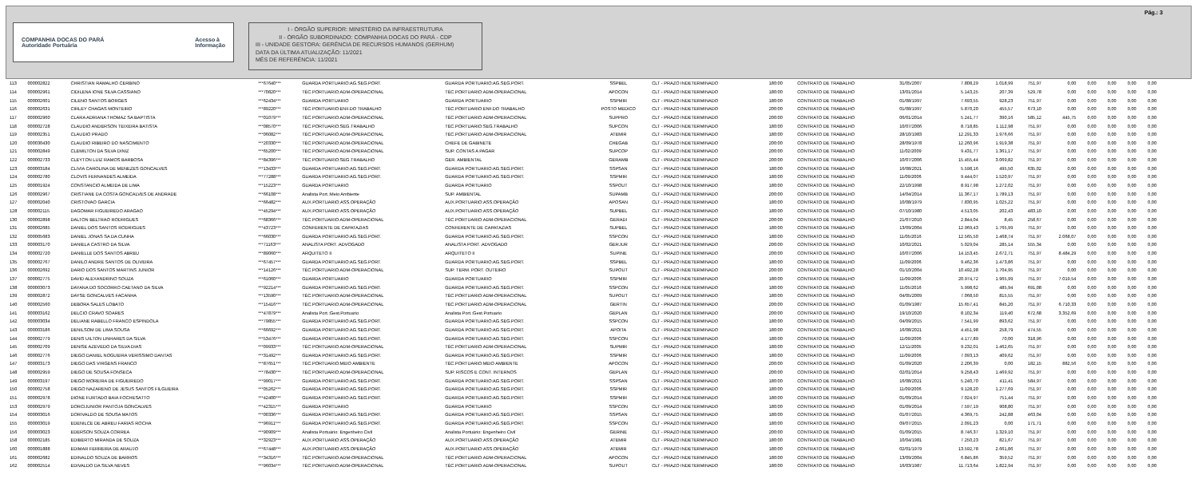COMPANHIA DOCAS DO PARÁ
Autoridade Portuária Acesso à
Informação
I - ÓRGÃO SUPERIOR: MINISTÉRIO DA INFRAESTRUTURA
II - ÓRGÃO SUBORDINADO: COMPANHIA DOCAS DO PARÁ - CDP
III - UNIDADE GESTORA: GERÊNCIA DE RECURSOS HUMANOS (GERHUM)
DATA DA ÚLTIMA ATUALIZAÇÃO: 11/2021
MÊS DE REFERÊNCIA: 11/2021
Pág.: 3
| 113 | 000002822 | CHRISTIAN RAMALHO CERBINO | ***67640*** | GUARDA PORTUARIO:AG.SEG.PORT. | GUARDA PORTUARIO:AG.SEG.PORT. | SSPBEL | CLT - PRAZO INDETERMINADO | 180:00 | CONTRATO DE TRABALHO | 31/05/2007 | 7.808,29 | 1.018,99 | 751,97 | 0,00 | 0,00 | 0,00 | 0,00 | 0,00 |
| 114 | 000002961 | CIDILENA IONE SILVA CASSIANO | ***70820*** | TÉC.PORTUARIO:ADM-OPERACIONAL | TÉC.PORTUARIO:ADM-OPERACIONAL | APOCON | CLT - PRAZO INDETERMINADO | 180:00 | CONTRATO DE TRABALHO | 13/01/2014 | 5.143,25 | 207,39 | 529,78 | 0,00 | 0,00 | 0,00 | 0,00 | 0,00 |
| 115 | 000002601 | CILENO SANTOS BORGES | ***62434*** | GUARDA PORTUARIO | GUARDA PORTUARIO | SSPMIR | CLT - PRAZO INDETERMINADO | 180:00 | CONTRATO DE TRABALHO | 01/08/1997 | 7.693,55 | 928,23 | 751,97 | 0,00 | 0,00 | 0,00 | 0,00 | 0,00 |
| 116 | 000002631 | CIRLEY CHAGAS MONTEIRO | ***89220*** | TÉC.PORTUARIO:ENF.DO TRABALHO | TÉC.PORTUARIO:ENF.DO TRABALHO | POSTO MEDICO | CLT - PRAZO INDETERMINADO | 200:00 | CONTRATO DE TRABALHO | 01/08/1997 | 5.870,20 | 455,57 | 673,10 | 0,00 | 0,00 | 0,00 | 0,00 | 0,00 |
| 117 | 000002960 | CLARA ADRIANA THOMAZ SA BAPTISTA | ***01079*** | TÉC.PORTUARIO:ADM-OPERACIONAL | TÉC.PORTUARIO:ADM-OPERACIONAL | SUPPRO | CLT - PRAZO INDETERMINADO | 200:00 | CONTRATO DE TRABALHO | 06/01/2014 | 5.241,77 | 390,16 | 585,12 | 445,75 | 0,00 | 0,00 | 0,00 | 0,00 |
| 118 | 000002728 | CLAUDIO ANDERSON TEIXEIRA BATISTA | ***08570*** | TÉC.PORTUARIO:SEG.TRABALHO | TÉC.PORTUARIO:SEG.TRABALHO | SUPCON | CLT - PRAZO INDETERMINADO | 180:00 | CONTRATO DE TRABALHO | 10/07/2006 | 8.718,85 | 1.112,98 | 751,97 | 0,00 | 0,00 | 0,00 | 0,00 | 0,00 |
| 119 | 000002351 | CLAUDIO PRADO | ***06082*** | TÉC.PORTUARIO:ADM-OPERACIONAL | TÉC.PORTUARIO:ADM-OPERACIONAL | ATEMIR | CLT - PRAZO INDETERMINADO | 180:00 | CONTRATO DE TRABALHO | 28/10/1983 | 12.291,33 | 1.976,66 | 751,97 | 0,00 | 0,00 | 0,00 | 0,00 | 0,00 |
| 120 | 000030430 | CLAUDIO RIBEIRO DO NASCIMENTO | ***20330*** | TÉC.PORTUARIO:ADM-OPERACIONAL | CHEFE DE GABINETE | CHEGAB | CLT - PRAZO INDETERMINADO | 200:00 | CONTRATO DE TRABALHO | 28/09/1978 | 12.260,96 | 1.919,38 | 751,97 | 0,00 | 0,00 | 0,00 | 0,00 | 0,00 |
| 121 | 000002849 | CLEMILTON DA SILVA DINIZ | ***65200*** | TÉC.PORTUARIO:ADM-OPERACIONAL | SUP. CONTAS A PAGAR | SUPCOP | CLT - PRAZO INDETERMINADO | 200:00 | CONTRATO DE TRABALHO | 11/02/2009 | 9.431,77 | 1.361,17 | 751,97 | 0,00 | 0,00 | 0,00 | 0,00 | 0,00 |
| 122 | 000002733 | CLEYTON LUIZ RAMOS BARBOSA | ***84396*** | TÉC.PORTUARIO:SEG.TRABALHO | GER. AMBIENTAL | GERAMB | CLT - PRAZO INDETERMINADO | 200:00 | CONTRATO DE TRABALHO | 10/07/2006 | 15.455,44 | 3.069,82 | 751,97 | 0,00 | 0,00 | 0,00 | 0,00 | 0,00 |
| 123 | 000003184 | CLIVIA CAROLINA DE MENEZES GONCALVES | ***13433*** | GUARDA PORTUARIO:AG.SEG.PORT. | GUARDA PORTUARIO:AG.SEG.PORT. | SSPSAN | CLT - PRAZO INDETERMINADO | 180:00 | CONTRATO DE TRABALHO | 16/08/2021 | 5.598,16 | 495,50 | 635,02 | 0,00 | 0,00 | 0,00 | 0,00 | 0,00 |
| 124 | 000002780 | CLOVIS FERNANDES ALMEIDA | ***77288*** | GUARDA PORTUARIO:AG.SEG.PORT. | GUARDA PORTUARIO:AG.SEG.PORT. | SSPMIR | CLT - PRAZO INDETERMINADO | 180:00 | CONTRATO DE TRABALHO | 11/09/2006 | 9.444,07 | 1.520,97 | 751,97 | 0,00 | 0,00 | 0,00 | 0,00 | 0,00 |
| 125 | 000001924 | CONSTANCIO ALMEIDA DE LIMA | ***15223*** | GUARDA PORTUARIO | GUARDA PORTUARIO | SSPOUT | CLT - PRAZO INDETERMINADO | 180:00 | CONTRATO DE TRABALHO | 22/10/1998 | 8.917,98 | 1.272,02 | 751,97 | 0,00 | 0,00 | 0,00 | 0,00 | 0,00 |
| 126 | 000002967 | CRISTIANE DA COSTA GONCALVES DE ANDRADE | ***66108*** | Analista Port.:Meio Ambiente | SUP. AMBIENTAL | SUPAMB | CLT - PRAZO INDETERMINADO | 200:00 | CONTRATO DE TRABALHO | 14/04/2014 | 11.367,17 | 1.789,13 | 751,97 | 0,00 | 0,00 | 0,00 | 0,00 | 0,00 |
| 127 | 000002040 | CRISTOVAO GARCIA | ***66482*** | AUX.PORTUARIO:ASS.OPERAÇÃO | AUX.PORTUARIO:ASS.OPERAÇÃO | APOSAN | CLT - PRAZO INDETERMINADO | 180:00 | CONTRATO DE TRABALHO | 10/08/1979 | 7.830,95 | 1.025,22 | 751,97 | 0,00 | 0,00 | 0,00 | 0,00 | 0,00 |
| 128 | 000002115 | DAGOMAR FIGUEIREDO ARAGAO | ***45294*** | AUX.PORTUARIO:ASS.OPERAÇÃO | AUX.PORTUARIO:ASS.OPERAÇÃO | SUPBEL | CLT - PRAZO INDETERMINADO | 180:00 | CONTRATO DE TRABALHO | 07/10/1980 | 4.513,05 | 202,43 | 483,10 | 0,00 | 0,00 | 0,00 | 0,00 | 0,00 |
| 130 | 000002898 | DALTON BELTRAO RODRIGUES | ***68366*** | TÉC.PORTUARIO:ADM-OPERACIONAL | TÉC.PORTUARIO:ADM-OPERACIONAL | GERADI | CLT - PRAZO INDETERMINADO | 200:00 | CONTRATO DE TRABALHO | 21/07/2010 | 2.844,04 | 8,45 | 258,67 | 0,00 | 0,00 | 0,00 | 0,00 | 0,00 |
| 131 | 000002685 | DANIEL DOS SANTOS RODRIGUES | ***43723*** | CONFERENTE DE CAPATAZIAS | CONFERENTE DE CAPATAZIAS | SUPBEL | CLT - PRAZO INDETERMINADO | 180:00 | CONTRATO DE TRABALHO | 13/09/2004 | 12.969,43 | 1.765,99 | 751,97 | 0,00 | 0,00 | 0,00 | 0,00 | 0,00 |
| 132 | 000005683 | DANIEL JONAS SA DA CUNHA | ***66030*** | GUARDA PORTUARIO:AG.SEG.PORT. | GUARDA PORTUARIO:AG.SEG.PORT. | SSPCON | CLT - PRAZO INDETERMINADO | 180:00 | CONTRATO DE TRABALHO | 11/05/2016 | 12.565,50 | 1.468,74 | 751,97 | 2.068,07 | 0,00 | 0,00 | 0,00 | 0,00 |
| 133 | 000003170 | DANIELA CASTRO DA SILVA | ***71163*** | ANALISTA PORT.:ADVOGADO | ANALISTA PORT.:ADVOGADO | GERJUR | CLT - PRAZO INDETERMINADO | 200:00 | CONTRATO DE TRABALHO | 10/02/2021 | 5.029,04 | 285,14 | 555,34 | 0,00 | 0,00 | 0,00 | 0,00 | 0,00 |
| 134 | 000002720 | DANIELLE DOS SANTOS ABREU | ***89060*** | ARQUITETO II | ARQUITETO II | SUPINE | CLT - PRAZO INDETERMINADO | 200:00 | CONTRATO DE TRABALHO | 10/07/2006 | 14.153,45 | 2.672,71 | 751,97 | 8.484,29 | 0,00 | 0,00 | 0,00 | 0,00 |
| 135 | 000002767 | DANILO ANDRE SANTOS DE OLIVEIRA | ***67457*** | GUARDA PORTUARIO:AG.SEG.PORT. | GUARDA PORTUARIO:AG.SEG.PORT. | SSPBEL | CLT - PRAZO INDETERMINADO | 180:00 | CONTRATO DE TRABALHO | 11/09/2006 | 9.462,36 | 1.473,86 | 751,97 | 0,00 | 0,00 | 0,00 | 0,00 | 0,00 |
| 136 | 000002692 | DARIO DOS SANTOS MARTINS JUNIOR | ***14126*** | TÉC.PORTUARIO:ADM-OPERACIONAL | SUP. TERM. PORT. OUTEIRO | SUPOUT | CLT - PRAZO INDETERMINADO | 200:00 | CONTRATO DE TRABALHO | 01/10/2004 | 10.492,28 | 1.704,95 | 751,97 | 0,00 | 0,00 | 0,00 | 0,00 | 0,00 |
| 137 | 000002775 | DAVID ALEXANDRINO SOUZA | ***61060*** | GUARDA PORTUARIO | GUARDA PORTUARIO | SSPMIR | CLT - PRAZO INDETERMINADO | 180:00 | CONTRATO DE TRABALHO | 11/09/2006 | 20.974,72 | 1.965,99 | 751,97 | 7.019,54 | 0,00 | 0,00 | 0,00 | 0,00 |
| 138 | 000003073 | DAYANA DO SOCORRO CAETANO DA SILVA | ***92214*** | GUARDA PORTUARIO:AG.SEG.PORT. | GUARDA PORTUARIO:AG.SEG.PORT. | SSPCON | CLT - PRAZO INDETERMINADO | 180:00 | CONTRATO DE TRABALHO | 11/05/2016 | 5.998,62 | 485,94 | 691,08 | 0,00 | 0,00 | 0,00 | 0,00 | 0,00 |
| 139 | 000002872 | DAYSE GONCALVES FACANHA | ***13590*** | TÉC.PORTUARIO:ADM-OPERACIONAL | TÉC.PORTUARIO:ADM-OPERACIONAL | SUPOUT | CLT - PRAZO INDETERMINADO | 180:00 | CONTRATO DE TRABALHO | 04/05/2009 | 7.068,50 | 815,55 | 751,97 | 0,00 | 0,00 | 0,00 | 0,00 | 0,00 |
| 140 | 000002560 | DEBORA SALES LOBATO | ***15416*** | TÉC.PORTUARIO:ADM-OPERACIONAL | TÉC.PORTUARIO:ADM-OPERACIONAL | GERTIN | CLT - PRAZO INDETERMINADO | 200:00 | CONTRATO DE TRABALHO | 01/09/1987 | 15.657,41 | 845,20 | 751,97 | 6.710,33 | 0,00 | 0,00 | 0,00 | 0,00 |
| 141 | 000003162 | DELCIO CRAVO SOARES | ***47879*** | Analista Port.:Gest.Portuario | Analista Port.:Gest.Portuario | GEPLAN | CLT - PRAZO INDETERMINADO | 200:00 | CONTRATO DE TRABALHO | 19/10/2020 | 8.102,34 | 119,40 | 672,68 | 3.352,69 | 0,00 | 0,00 | 0,00 | 0,00 |
| 142 | 000003034 | DELIANE RABELLO FRANCO ESPINDOLA | ***79855*** | GUARDA PORTUARIO:AG.SEG.PORT. | GUARDA PORTUARIO:AG.SEG.PORT. | SSPCON | CLT - PRAZO INDETERMINADO | 180:00 | CONTRATO DE TRABALHO | 04/09/2015 | 7.541,99 | 893,62 | 751,97 | 0,00 | 0,00 | 0,00 | 0,00 | 0,00 |
| 143 | 000003186 | DENILSOM DE LIMA SOUSA | ***66692*** | GUARDA PORTUARIO:AG.SEG.PORT. | GUARDA PORTUARIO:AG.SEG.PORT. | APOITA | CLT - PRAZO INDETERMINADO | 180:00 | CONTRATO DE TRABALHO | 16/08/2021 | 4.451,98 | 258,79 | 474,55 | 0,00 | 0,00 | 0,00 | 0,00 | 0,00 |
| 144 | 000002779 | DENIS UILTON LINHARES DA SILVA | ***53476*** | GUARDA PORTUARIO:AG.SEG.PORT. | GUARDA PORTUARIO:AG.SEG.PORT. | SSPCON | CLT - PRAZO INDETERMINADO | 180:00 | CONTRATO DE TRABALHO | 11/09/2006 | 4.177,89 | 70,00 | 318,96 | 0,00 | 0,00 | 0,00 | 0,00 | 0,00 |
| 145 | 000002709 | DENISE AZEVEDO DA SILVA DIAS | ***09933*** | TÉC.PORTUARIO:ADM-OPERACIONAL | TÉC.PORTUARIO:ADM-OPERACIONAL | SUPMIR | CLT - PRAZO INDETERMINADO | 180:00 | CONTRATO DE TRABALHO | 12/11/2005 | 9.232,01 | 1.462,65 | 751,97 | 0,00 | 0,00 | 0,00 | 0,00 | 0,00 |
| 146 | 000002776 | DIEGO DANIEL NOGUEIRA VERISSIMO DANTAS | ***31492*** | GUARDA PORTUARIO:AG.SEG.PORT. | GUARDA PORTUARIO:AG.SEG.PORT. | SSPMIR | CLT - PRAZO INDETERMINADO | 180:00 | CONTRATO DE TRABALHO | 11/09/2006 | 7.093,13 | 409,62 | 751,97 | 0,00 | 0,00 | 0,00 | 0,00 | 0,00 |
| 147 | 000003173 | DIEGO DAS VIRGENS FRANCO | ***87651*** | TÉC.PORTUARIO:MEIO AMBIENTE | TÉC.PORTUARIO:MEIO AMBIENTE | APOCON | CLT - PRAZO INDETERMINADO | 200:00 | CONTRATO DE TRABALHO | 01/09/2020 | 2.206,39 | 0,00 | 182,15 | 882,56 | 0,00 | 0,00 | 0,00 | 0,00 |
| 148 | 000002959 | DIEGO DE SOUSA FONSECA | ***78430*** | TÉC.PORTUARIO:ADM-OPERACIONAL | SUP. RISCOS E CONT. INTERNOS | GEPLAN | CLT - PRAZO INDETERMINADO | 200:00 | CONTRATO DE TRABALHO | 02/01/2014 | 9.258,43 | 1.469,92 | 751,97 | 0,00 | 0,00 | 0,00 | 0,00 | 0,00 |
| 149 | 000003197 | DIEGO MOREIRA DE FIGUEIREDO | ***99017*** | GUARDA PORTUARIO:AG.SEG.PORT. | GUARDA PORTUARIO:AG.SEG.PORT. | SSPSAN | CLT - PRAZO INDETERMINADO | 180:00 | CONTRATO DE TRABALHO | 16/08/2021 | 5.240,70 | 411,41 | 584,97 | 0,00 | 0,00 | 0,00 | 0,00 | 0,00 |
| 150 | 000002758 | DIEGO NAZARENO DE JESUS SANTOS FILGUEIRA | ***05262*** | GUARDA PORTUARIO:AG.SEG.PORT. | GUARDA PORTUARIO:AG.SEG.PORT. | SSPMIR | CLT - PRAZO INDETERMINADO | 180:00 | CONTRATO DE TRABALHO | 11/09/2006 | 9.128,20 | 1.277,69 | 751,97 | 0,00 | 0,00 | 0,00 | 0,00 | 0,00 |
| 151 | 000002978 | DIONE FURTADO BAIA FOCHESATTO | ***42400*** | GUARDA PORTUARIO:AG.SEG.PORT. | GUARDA PORTUARIO:AG.SEG.PORT. | SSPMIR | CLT - PRAZO INDETERMINADO | 180:00 | CONTRATO DE TRABALHO | 01/09/2014 | 7.024,97 | 751,44 | 751,97 | 0,00 | 0,00 | 0,00 | 0,00 | 0,00 |
| 153 | 000002979 | DORCIJUNIOR PANTOJA GONCALVES | ***42315*** | GUARDA PORTUARIO | GUARDA PORTUARIO | SSPCON | CLT - PRAZO INDETERMINADO | 180:00 | CONTRATO DE TRABALHO | 01/09/2014 | 7.597,19 | 908,80 | 751,97 | 0,00 | 0,00 | 0,00 | 0,00 | 0,00 |
| 154 | 000003016 | DORIVALDO DE SOUSA MATOS | ***00336*** | GUARDA PORTUARIO:AG.SEG.PORT. | GUARDA PORTUARIO:AG.SEG.PORT. | SSPSAN | CLT - PRAZO INDETERMINADO | 180:00 | CONTRATO DE TRABALHO | 01/07/2015 | 4.369,75 | 242,88 | 463,04 | 0,00 | 0,00 | 0,00 | 0,00 | 0,00 |
| 155 | 000003019 | EDENILCE DE ABREU FARIAS ROCHA | ***96911*** | GUARDA PORTUARIO:AG.SEG.PORT. | GUARDA PORTUARIO:AG.SEG.PORT. | SSPCON | CLT - PRAZO INDETERMINADO | 180:00 | CONTRATO DE TRABALHO | 09/07/2015 | 2.091,23 | 0,00 | 171,71 | 0,00 | 0,00 | 0,00 | 0,00 | 0,00 |
| 156 | 000003023 | EDERSON SOUZA CORREA | ***90909*** | Analista Portuário: Engenheiro Civil | Analista Portuário: Engenheiro Civil | GERINE | CLT - PRAZO INDETERMINADO | 200:00 | CONTRATO DE TRABALHO | 01/09/2015 | 8.746,37 | 1.329,10 | 751,97 | 0,00 | 0,00 | 0,00 | 0,00 | 0,00 |
| 158 | 000002185 | EDIBERTO MIRANDA DE SOUZA | ***32923*** | AUX.PORTUARIO:ASS.OPERAÇÃO | AUX.PORTUARIO:ASS.OPERAÇÃO | ATEMIR | CLT - PRAZO INDETERMINADO | 180:00 | CONTRATO DE TRABALHO | 10/04/1981 | 7.250,23 | 821,67 | 751,97 | 0,00 | 0,00 | 0,00 | 0,00 | 0,00 |
| 160 | 000001888 | EDIMAR FERREIRA DE ARAUJO | ***67448*** | AUX.PORTUARIO:ASS.OPERAÇÃO | AUX.PORTUARIO:ASS.OPERAÇÃO | ATEMIR | CLT - PRAZO INDETERMINADO | 180:00 | CONTRATO DE TRABALHO | 02/01/1979 | 13.592,78 | 2.661,86 | 751,97 | 0,00 | 0,00 | 0,00 | 0,00 | 0,00 |
| 161 | 000002682 | EDINALDO SOUZA DE BARROS | ***34316*** | TÉC.PORTUARIO:ADM-OPERACIONAL | TÉC.PORTUARIO:ADM-OPERACIONAL | APOCON | CLT - PRAZO INDETERMINADO | 180:00 | CONTRATO DE TRABALHO | 13/09/2004 | 6.845,86 | 359,52 | 751,97 | 0,00 | 0,00 | 0,00 | 0,00 | 0,00 |
| 162 | 000002514 | EDIVALDO DA SILVA NEVES | ***96034*** | TÉC.PORTUARIO:ADM-OPERACIONAL | TÉC.PORTUARIO:ADM-OPERACIONAL | SUPOUT | CLT - PRAZO INDETERMINADO | 180:00 | CONTRATO DE TRABALHO | 16/03/1987 | 11.713,64 | 1.822,94 | 751,97 | 0,00 | 0,00 | 0,00 | 0,00 | 0,00 |